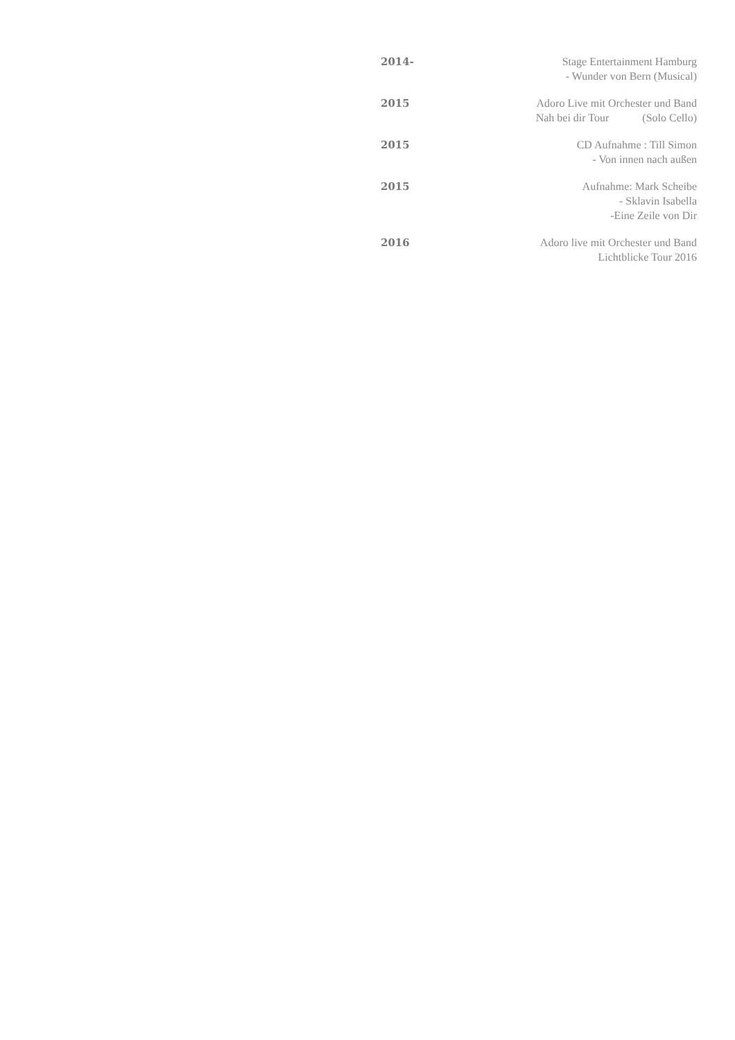2014-
Stage Entertainment Hamburg
- Wunder von Bern (Musical)
2015
Adoro Live mit Orchester und Band
Nah bei dir Tour (Solo Cello)
2015
CD Aufnahme : Till Simon
- Von innen nach außen
2015
Aufnahme: Mark Scheibe
- Sklavin Isabella
-Eine Zeile von Dir
2016
Adoro live mit Orchester und Band
Lichtblicke Tour 2016